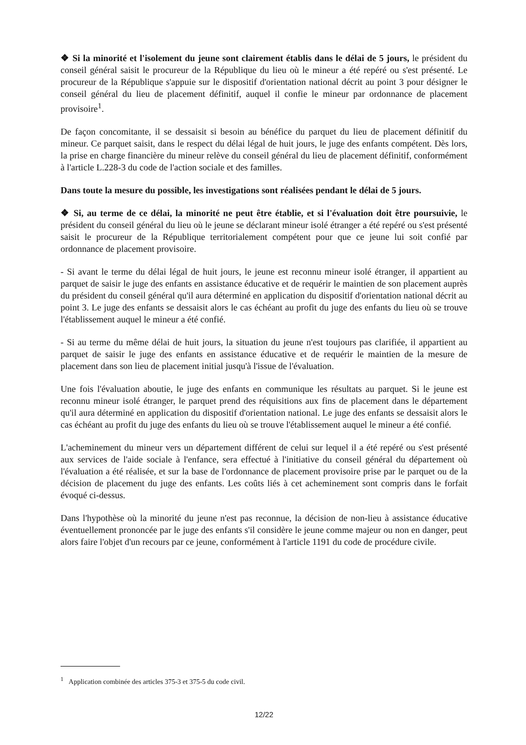❖ Si la minorité et l'isolement du jeune sont clairement établis dans le délai de 5 jours, le président du conseil général saisit le procureur de la République du lieu où le mineur a été repéré ou s'est présenté. Le procureur de la République s'appuie sur le dispositif d'orientation national décrit au point 3 pour désigner le conseil général du lieu de placement définitif, auquel il confie le mineur par ordonnance de placement provisoire<sup>1</sup>.
De façon concomitante, il se dessaisit si besoin au bénéfice du parquet du lieu de placement définitif du mineur. Ce parquet saisit, dans le respect du délai légal de huit jours, le juge des enfants compétent. Dès lors, la prise en charge financière du mineur relève du conseil général du lieu de placement définitif, conformément à l'article L.228-3 du code de l'action sociale et des familles.
Dans toute la mesure du possible, les investigations sont réalisées pendant le délai de 5 jours.
❖ Si, au terme de ce délai, la minorité ne peut être établie, et si l'évaluation doit être poursuivie, le président du conseil général du lieu où le jeune se déclarant mineur isolé étranger a été repéré ou s'est présenté saisit le procureur de la République territorialement compétent pour que ce jeune lui soit confié par ordonnance de placement provisoire.
- Si avant le terme du délai légal de huit jours, le jeune est reconnu mineur isolé étranger, il appartient au parquet de saisir le juge des enfants en assistance éducative et de requérir le maintien de son placement auprès du président du conseil général qu'il aura déterminé en application du dispositif d'orientation national décrit au point 3. Le juge des enfants se dessaisit alors le cas échéant au profit du juge des enfants du lieu où se trouve l'établissement auquel le mineur a été confié.
- Si au terme du même délai de huit jours, la situation du jeune n'est toujours pas clarifiée, il appartient au parquet de saisir le juge des enfants en assistance éducative et de requérir le maintien de la mesure de placement dans son lieu de placement initial jusqu'à l'issue de l'évaluation.
Une fois l'évaluation aboutie, le juge des enfants en communique les résultats au parquet. Si le jeune est reconnu mineur isolé étranger, le parquet prend des réquisitions aux fins de placement dans le département qu'il aura déterminé en application du dispositif d'orientation national. Le juge des enfants se dessaisit alors le cas échéant au profit du juge des enfants du lieu où se trouve l'établissement auquel le mineur a été confié.
L'acheminement du mineur vers un département différent de celui sur lequel il a été repéré ou s'est présenté aux services de l'aide sociale à l'enfance, sera effectué à l'initiative du conseil général du département où l'évaluation a été réalisée, et sur la base de l'ordonnance de placement provisoire prise par le parquet ou de la décision de placement du juge des enfants. Les coûts liés à cet acheminement sont compris dans le forfait évoqué ci-dessus.
Dans l'hypothèse où la minorité du jeune n'est pas reconnue, la décision de non-lieu à assistance éducative éventuellement prononcée par le juge des enfants s'il considère le jeune comme majeur ou non en danger, peut alors faire l'objet d'un recours par ce jeune, conformément à l'article 1191 du code de procédure civile.
<sup>1</sup> Application combinée des articles 375-3 et 375-5 du code civil.
12/22